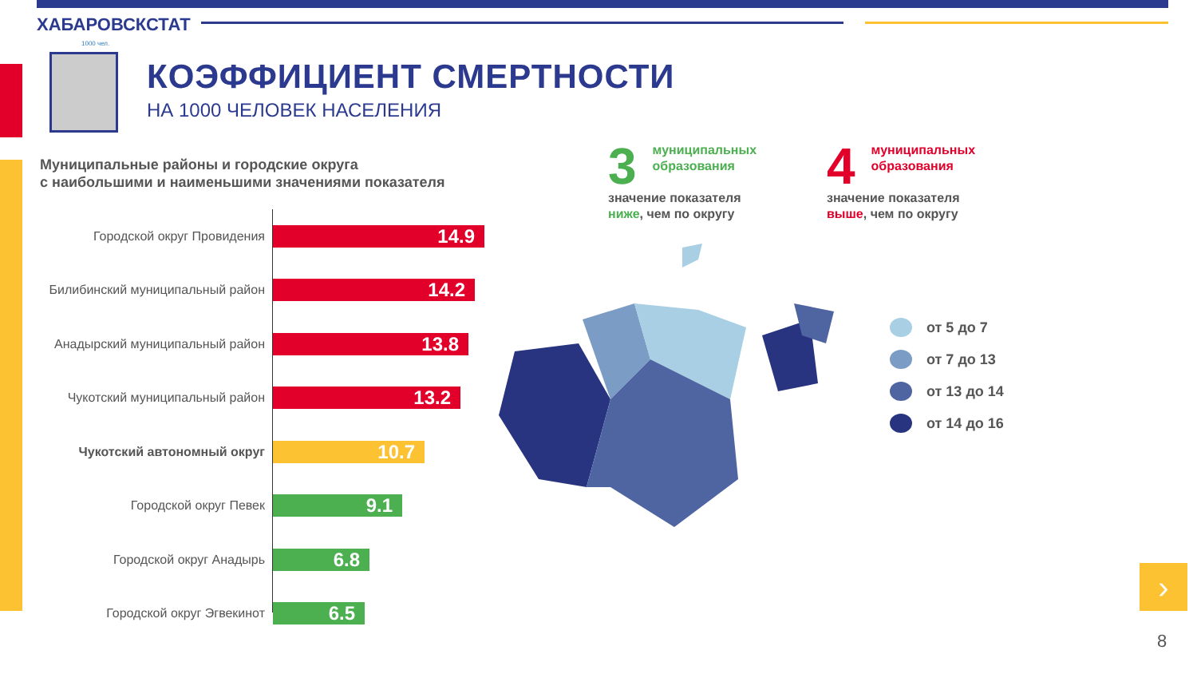ХАБАРОВСКСТАТ
1000 чел.
КОЭФФИЦИЕНТ СМЕРТНОСТИ
НА 1000 ЧЕЛОВЕК НАСЕЛЕНИЯ
Муниципальные районы и городские округа
с наибольшими и наименьшими значениями показателя
Городской округ Провидения
14.9
Билибинский муниципальный район
14.2
Анадырский муниципальный район
13.8
Чукотский муниципальный район
13.2
Чукотский автономный округ
10.7
Городской округ Певек
9.1
Городской округ Анадырь
6.8
Городской округ Эгвекинот
6.5
3 муниципальных
образования
значение показателя
ниже, чем по округу
4 муниципальных
образования
значение показателя
выше, чем по округу
от 5 до 7
от 7 до 13
от 13 до 14
от 14 до 16
›
8